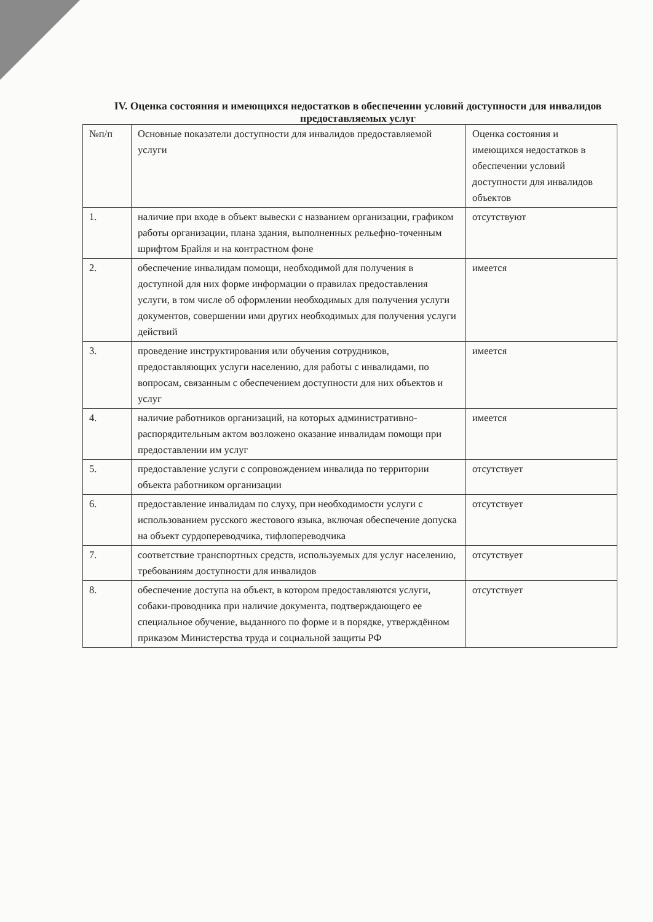IV. Оценка состояния и имеющихся недостатков в обеспечении условий доступности для инвалидов предоставляемых услуг
| №п/п | Основные показатели доступности для инвалидов предоставляемой услуги | Оценка состояния и имеющихся недостатков в обеспечении условий доступности для инвалидов объектов |
| 1. | наличие при входе в объект вывески с названием организации, графиком работы организации, плана здания, выполненных рельефно-точенным шрифтом Брайля и на контрастном фоне | отсутствуют |
| 2. | обеспечение инвалидам помощи, необходимой для получения в доступной для них форме информации о правилах предоставления услуги, в том числе об оформлении необходимых для получения услуги документов, совершении ими других необходимых для получения услуги действий | имеется |
| 3. | проведение инструктирования или обучения сотрудников, предоставляющих услуги населению, для работы с инвалидами, по вопросам, связанным с обеспечением доступности для них объектов и услуг | имеется |
| 4. | наличие работников организаций, на которых административно-распорядительным актом возложено оказание инвалидам помощи при предоставлении им услуг | имеется |
| 5. | предоставление услуги с сопровождением инвалида по территории объекта работником организации | отсутствует |
| 6. | предоставление инвалидам по слуху, при необходимости услуги с использованием русского жестового языка, включая обеспечение допуска на объект сурдопереводчика, тифлопереводчика | отсутствует |
| 7. | соответствие транспортных средств, используемых для услуг населению, требованиям доступности для инвалидов | отсутствует |
| 8. | обеспечение доступа на объект, в котором предоставляются услуги, собаки-проводника при наличие документа, подтверждающего ее специальное обучение, выданного по форме и в порядке, утверждённом приказом Министерства труда и социальной защиты РФ | отсутствует |